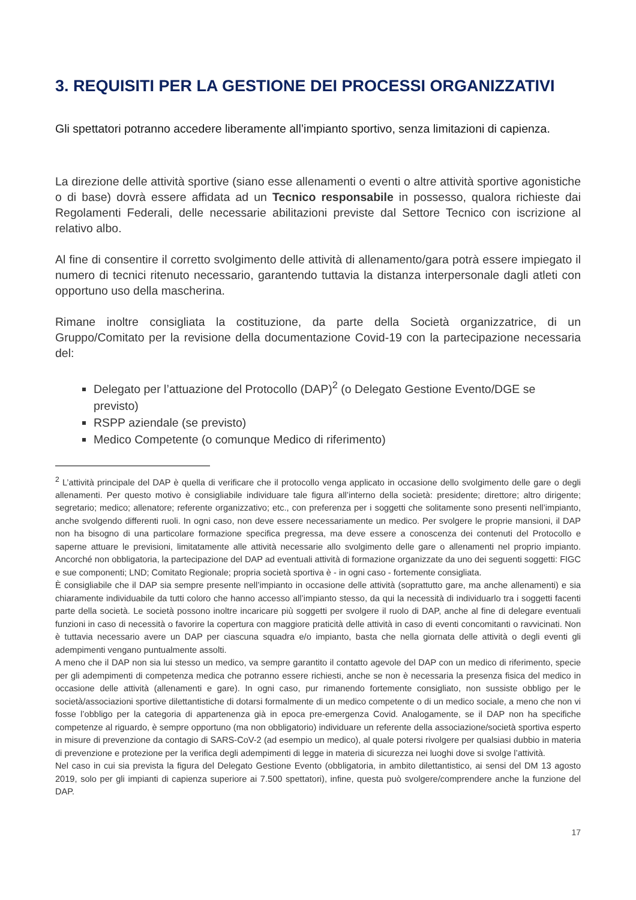3. REQUISITI PER LA GESTIONE DEI PROCESSI ORGANIZZATIVI
Gli spettatori potranno accedere liberamente all’impianto sportivo, senza limitazioni di capienza.
La direzione delle attività sportive (siano esse allenamenti o eventi o altre attività sportive agonistiche o di base) dovrà essere affidata ad un Tecnico responsabile in possesso, qualora richieste dai Regolamenti Federali, delle necessarie abilitazioni previste dal Settore Tecnico con iscrizione al relativo albo.
Al fine di consentire il corretto svolgimento delle attività di allenamento/gara potrà essere impiegato il numero di tecnici ritenuto necessario, garantendo tuttavia la distanza interpersonale dagli atleti con opportuno uso della mascherina.
Rimane inoltre consigliata la costituzione, da parte della Società organizzatrice, di un Gruppo/Comitato per la revisione della documentazione Covid-19 con la partecipazione necessaria del:
Delegato per l’attuazione del Protocollo (DAP)<sup>2</sup> (o Delegato Gestione Evento/DGE se previsto)
RSPP aziendale (se previsto)
Medico Competente (o comunque Medico di riferimento)
<sup>2</sup> L’attività principale del DAP è quella di verificare che il protocollo venga applicato in occasione dello svolgimento delle gare o degli allenamenti. Per questo motivo è consigliabile individuare tale figura all’interno della società: presidente; direttore; altro dirigente; segretario; medico; allenatore; referente organizzativo; etc., con preferenza per i soggetti che solitamente sono presenti nell’impianto, anche svolgendo differenti ruoli. In ogni caso, non deve essere necessariamente un medico. Per svolgere le proprie mansioni, il DAP non ha bisogno di una particolare formazione specifica pregressa, ma deve essere a conoscenza dei contenuti del Protocollo e saperne attuare le previsioni, limitatamente alle attività necessarie allo svolgimento delle gare o allenamenti nel proprio impianto. Ancorché non obbligatoria, la partecipazione del DAP ad eventuali attività di formazione organizzate da uno dei seguenti soggetti: FIGC e sue componenti; LND; Comitato Regionale; propria società sportiva è - in ogni caso - fortemente consigliata.
È consigliabile che il DAP sia sempre presente nell’impianto in occasione delle attività (soprattutto gare, ma anche allenamenti) e sia chiaramente individuabile da tutti coloro che hanno accesso all’impianto stesso, da qui la necessità di individuarlo tra i soggetti facenti parte della società. Le società possono inoltre incaricare più soggetti per svolgere il ruolo di DAP, anche al fine di delegare eventuali funzioni in caso di necessità o favorire la copertura con maggiore praticità delle attività in caso di eventi concomitanti o ravvicinati. Non è tuttavia necessario avere un DAP per ciascuna squadra e/o impianto, basta che nella giornata delle attività o degli eventi gli adempimenti vengano puntualmente assolti.
A meno che il DAP non sia lui stesso un medico, va sempre garantito il contatto agevole del DAP con un medico di riferimento, specie per gli adempimenti di competenza medica che potranno essere richiesti, anche se non è necessaria la presenza fisica del medico in occasione delle attività (allenamenti e gare). In ogni caso, pur rimanendo fortemente consigliato, non sussiste obbligo per le società/associazioni sportive dilettantistiche di dotarsi formalmente di un medico competente o di un medico sociale, a meno che non vi fosse l’obbligo per la categoria di appartenenza già in epoca pre-emergenza Covid. Analogamente, se il DAP non ha specifiche competenze al riguardo, è sempre opportuno (ma non obbligatorio) individuare un referente della associazione/società sportiva esperto in misure di prevenzione da contagio di SARS-CoV-2 (ad esempio un medico), al quale potersi rivolgere per qualsiasi dubbio in materia di prevenzione e protezione per la verifica degli adempimenti di legge in materia di sicurezza nei luoghi dove si svolge l’attività.
Nel caso in cui sia prevista la figura del Delegato Gestione Evento (obbligatoria, in ambito dilettantistico, ai sensi del DM 13 agosto 2019, solo per gli impianti di capienza superiore ai 7.500 spettatori), infine, questa può svolgere/comprendere anche la funzione del DAP.
17